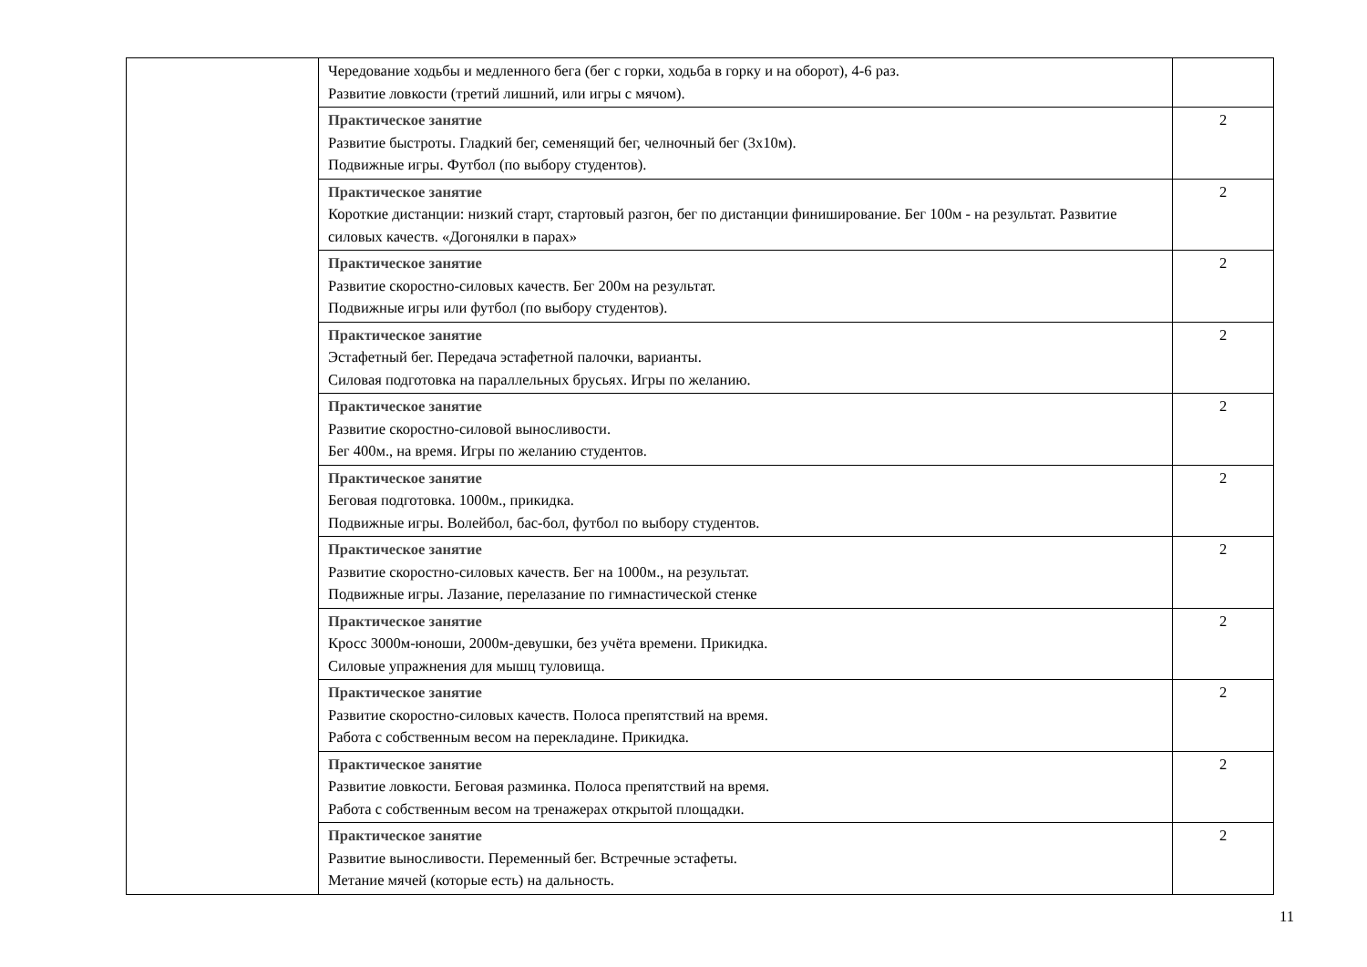| | Чередование ходьбы и медленного бега (бег с горки, ходьба в горку и на оборот), 4-6 раз. Развитие ловкости (третий лишний, или игры с мячом). | |
| | Практическое занятие Развитие быстроты. Гладкий бег, семенящий бег, челночный бег (3х10м). Подвижные игры. Футбол (по выбору студентов). | 2 |
| | Практическое занятие Короткие дистанции: низкий старт, стартовый разгон, бег по дистанции финиширование. Бег 100м - на результат. Развитие силовых качеств. «Догонялки в парах» | 2 |
| | Практическое занятие Развитие скоростно-силовых качеств. Бег 200м на результат. Подвижные игры или футбол (по выбору студентов). | 2 |
| | Практическое занятие Эстафетный бег. Передача эстафетной палочки, варианты. Силовая подготовка на параллельных брусьях. Игры по желанию. | 2 |
| | Практическое занятие Развитие скоростно-силовой выносливости. Бег 400м., на время. Игры по желанию студентов. | 2 |
| | Практическое занятие Беговая подготовка. 1000м., прикидка. Подвижные игры. Волейбол, бас-бол, футбол по выбору студентов. | 2 |
| | Практическое занятие Развитие скоростно-силовых качеств. Бег на 1000м., на результат. Подвижные игры. Лазание, перелазание по гимнастической стенке | 2 |
| | Практическое занятие Кросс 3000м-юноши, 2000м-девушки, без учёта времени. Прикидка. Силовые упражнения для мышц туловища. | 2 |
| | Практическое занятие Развитие скоростно-силовых качеств. Полоса препятствий на время. Работа с собственным весом на перекладине. Прикидка. | 2 |
| | Практическое занятие Развитие ловкости. Беговая разминка. Полоса препятствий на время. Работа с собственным весом на тренажерах открытой площадки. | 2 |
| | Практическое занятие Развитие выносливости. Переменный бег. Встречные эстафеты. Метание мячей (которые есть) на дальность. | 2 |
11